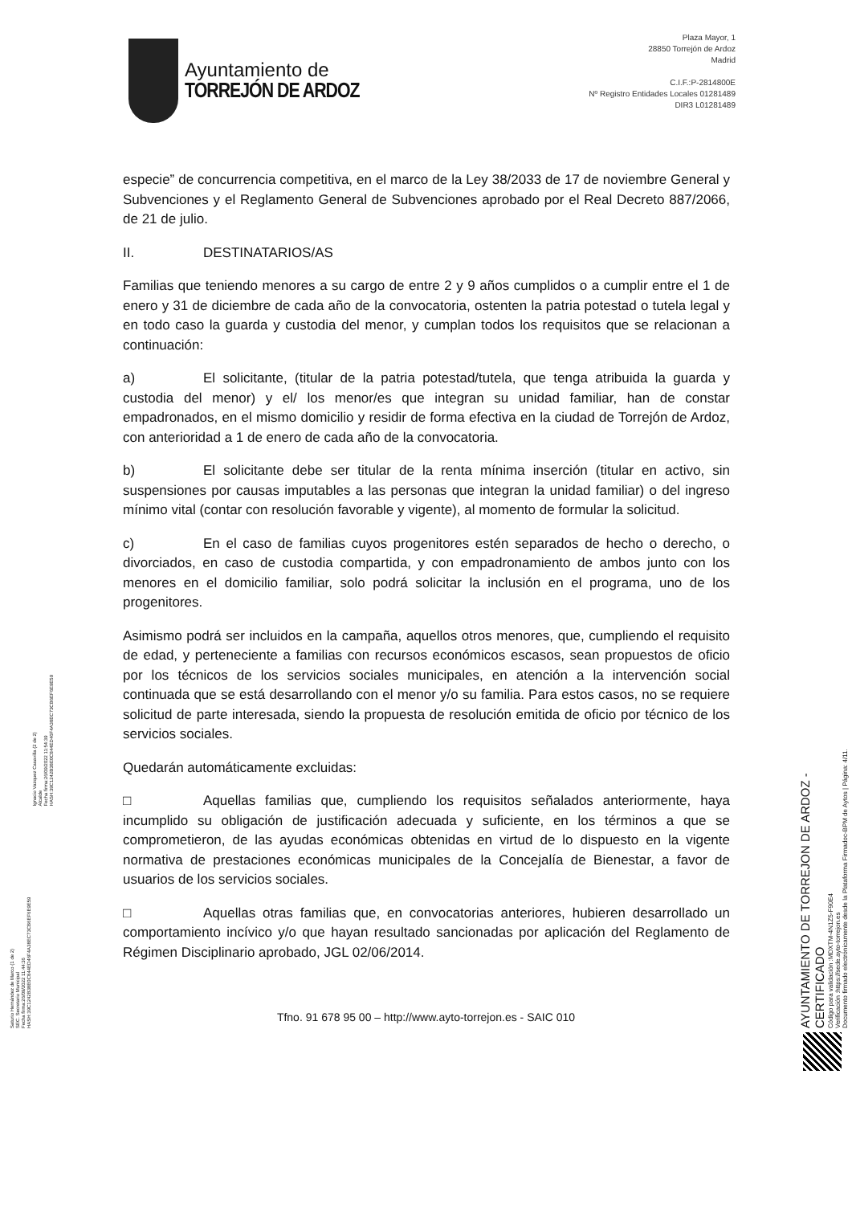Ayuntamiento de
TORREJÓN DE ARDOZ
Plaza Mayor, 1
28850 Torrejón de Ardoz
Madrid
C.I.F.:P-2814800E
Nº Registro Entidades Locales 01281489
DIR3 L01281489
especie” de concurrencia competitiva, en el marco de la Ley 38/2033 de 17 de noviembre General y Subvenciones y el Reglamento General de Subvenciones aprobado por el Real Decreto 887/2066, de 21 de julio.
II. DESTINATARIOS/AS
Familias que teniendo menores a su cargo de entre 2 y 9 años cumplidos o a cumplir entre el 1 de enero y 31 de diciembre de cada año de la convocatoria, ostenten la patria potestad o tutela legal y en todo caso la guarda y custodia del menor, y cumplan todos los requisitos que se relacionan a continuación:
a) El solicitante, (titular de la patria potestad/tutela, que tenga atribuida la guarda y custodia del menor) y el/ los menor/es que integran su unidad familiar, han de constar empadronados, en el mismo domicilio y residir de forma efectiva en la ciudad de Torrejón de Ardoz, con anterioridad a 1 de enero de cada año de la convocatoria.
b) El solicitante debe ser titular de la renta mínima inserción (titular en activo, sin suspensiones por causas imputables a las personas que integran la unidad familiar) o del ingreso mínimo vital (contar con resolución favorable y vigente), al momento de formular la solicitud.
c) En el caso de familias cuyos progenitores estén separados de hecho o derecho, o divorciados, en caso de custodia compartida, y con empadronamiento de ambos junto con los menores en el domicilio familiar, solo podrá solicitar la inclusión en el programa, uno de los progenitores.
Asimismo podrá ser incluidos en la campaña, aquellos otros menores, que, cumpliendo el requisito de edad, y perteneciente a familias con recursos económicos escasos, sean propuestos de oficio por los técnicos de los servicios sociales municipales, en atención a la intervención social continuada que se está desarrollando con el menor y/o su familia. Para estos casos, no se requiere solicitud de parte interesada, siendo la propuesta de resolución emitida de oficio por técnico de los servicios sociales.
Quedarán automáticamente excluidas:
□ Aquellas familias que, cumpliendo los requisitos señalados anteriormente, haya incumplido su obligación de justificación adecuada y suficiente, en los términos a que se comprometieron, de las ayudas económicas obtenidas en virtud de lo dispuesto en la vigente normativa de prestaciones económicas municipales de la Concejalía de Bienestar, a favor de usuarios de los servicios sociales.
□ Aquellas otras familias que, en convocatorias anteriores, hubieren desarrollado un comportamiento incívico y/o que hayan resultado sancionadas por aplicación del Reglamento de Régimen Disciplinario aprobado, JGL 02/06/2014.
Tfno. 91 678 95 00 – http://www.ayto-torrejon.es - SAIC 010
Saturio Hernández de Marco (1 de 2)
SEC. Secretario Municipal
Fecha firma:26/09/2022 11:44:36
HASH:39C1242B38E0C844ED46F4A38EC73CB6EF6E9E59
Ignacio Vazquez Casavilla (2 de 2)
Alcalde
Fecha firma:26/09/2022 11:54:39
HASH:39C1242B38E0C844ED46F4A38EC73CB6EF6E9E59
AYUNTAMIENTO DE TORREJON DE ARDOZ - CERTIFICADO
Código para validación :MDXTM-4N1Z5-F90E4
Verificación :https://sede.ayto-torrejon.es
Documento firmado electrónicamente desde la Plataforma Firmadoc-BPM de Aytos | Página: 4/11.